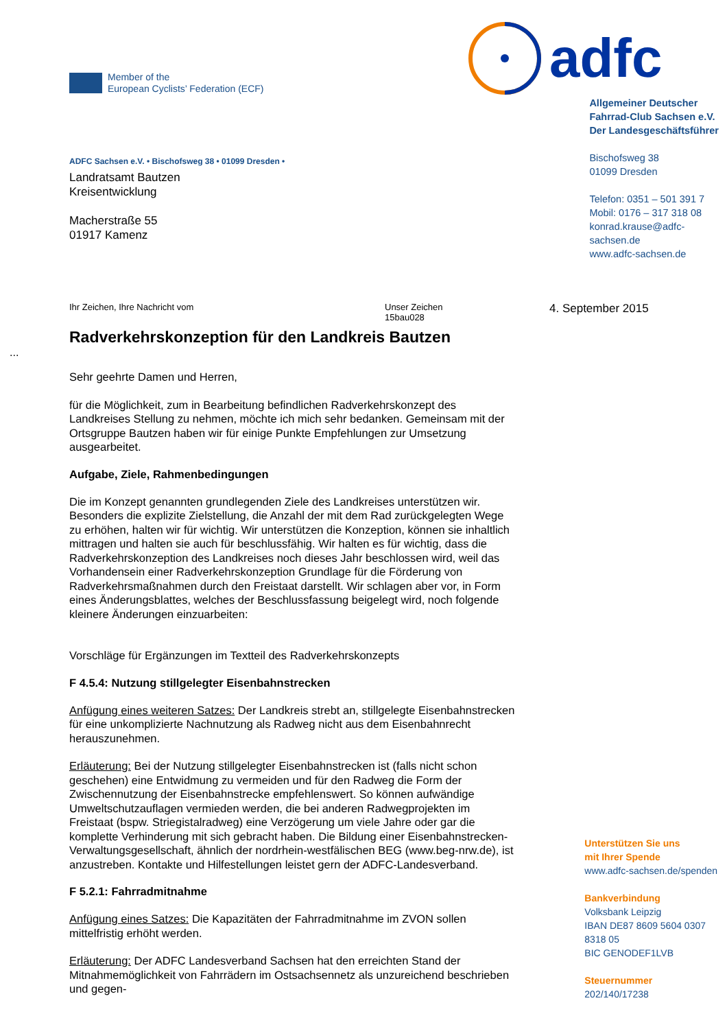Member of the
European Cyclists’ Federation (ECF)
adfc
ADFC Sachsen e.V. • Bischofsweg 38 • 01099 Dresden •
Landratsamt Bautzen
Kreisentwicklung
Macherstraße 55
01917 Kamenz
Allgemeiner Deutscher
Fahrrad-Club Sachsen e.V.
Der Landesgeschäftsführer
Bischofsweg 38
01099 Dresden
Telefon: 0351 – 501 391 7
Mobil: 0176 – 317 318 08
konrad.krause@adfc-sachsen.de
www.adfc-sachsen.de
Ihr Zeichen, Ihre Nachricht vom Unser Zeichen
15bau028
4. September 2015
Radverkehrskonzeption für den Landkreis Bautzen
...
Sehr geehrte Damen und Herren,
für die Möglichkeit, zum in Bearbeitung befindlichen Radverkehrskonzept des Landkreises Stellung zu nehmen, möchte ich mich sehr bedanken. Gemeinsam mit der Ortsgruppe Bautzen haben wir für einige Punkte Empfehlungen zur Umsetzung ausgearbeitet.
Aufgabe, Ziele, Rahmenbedingungen
Die im Konzept genannten grundlegenden Ziele des Landkreises unterstützen wir. Besonders die explizite Zielstellung, die Anzahl der mit dem Rad zurückgelegten Wege zu erhöhen, halten wir für wichtig. Wir unterstützen die Konzeption, können sie inhaltlich mittragen und halten sie auch für beschlussfähig. Wir halten es für wichtig, dass die Radverkehrskonzeption des Landkreises noch dieses Jahr beschlossen wird, weil das Vorhandensein einer Radverkehrskonzeption Grundlage für die Förderung von Radverkehrsmaßnahmen durch den Freistaat darstellt. Wir schlagen aber vor, in Form eines Änderungsblattes, welches der Beschlussfassung beigelegt wird, noch folgende kleinere Änderungen einzuarbeiten:
Vorschläge für Ergänzungen im Textteil des Radverkehrskonzepts
F 4.5.4: Nutzung stillgelegter Eisenbahnstrecken
Anfügung eines weiteren Satzes: Der Landkreis strebt an, stillgelegte Eisenbahnstrecken für eine unkomplizierte Nachnutzung als Radweg nicht aus dem Eisenbahnrecht herauszunehmen.
Erläuterung: Bei der Nutzung stillgelegter Eisenbahnstrecken ist (falls nicht schon geschehen) eine Entwidmung zu vermeiden und für den Radweg die Form der Zwischennutzung der Eisenbahnstrecke empfehlenswert. So können aufwändige Umweltschutzauflagen vermieden werden, die bei anderen Radwegprojekten im Freistaat (bspw. Striegistalradweg) eine Verzögerung um viele Jahre oder gar die komplette Verhinderung mit sich gebracht haben. Die Bildung einer Eisenbahnstrecken-Verwaltungsgesellschaft, ähnlich der nordrhein-westfälischen BEG (www.beg-nrw.de), ist anzustreben. Kontakte und Hilfestellungen leistet gern der ADFC-Landesverband.
F 5.2.1: Fahrradmitnahme
Anfügung eines Satzes: Die Kapazitäten der Fahrradmitnahme im ZVON sollen mittelfristig erhöht werden.
Erläuterung: Der ADFC Landesverband Sachsen hat den erreichten Stand der Mitnahmemöglichkeit von Fahrrädern im Ostsachsennetz als unzureichend beschrieben und gegen-
Unterstützen Sie uns
mit Ihrer Spende
www.adfc-sachsen.de/spenden
Bankverbindung
Volksbank Leipzig
IBAN DE87 8609 5604 0307 8318 05
BIC GENODEF1LVB
Steuernummer
202/140/17238